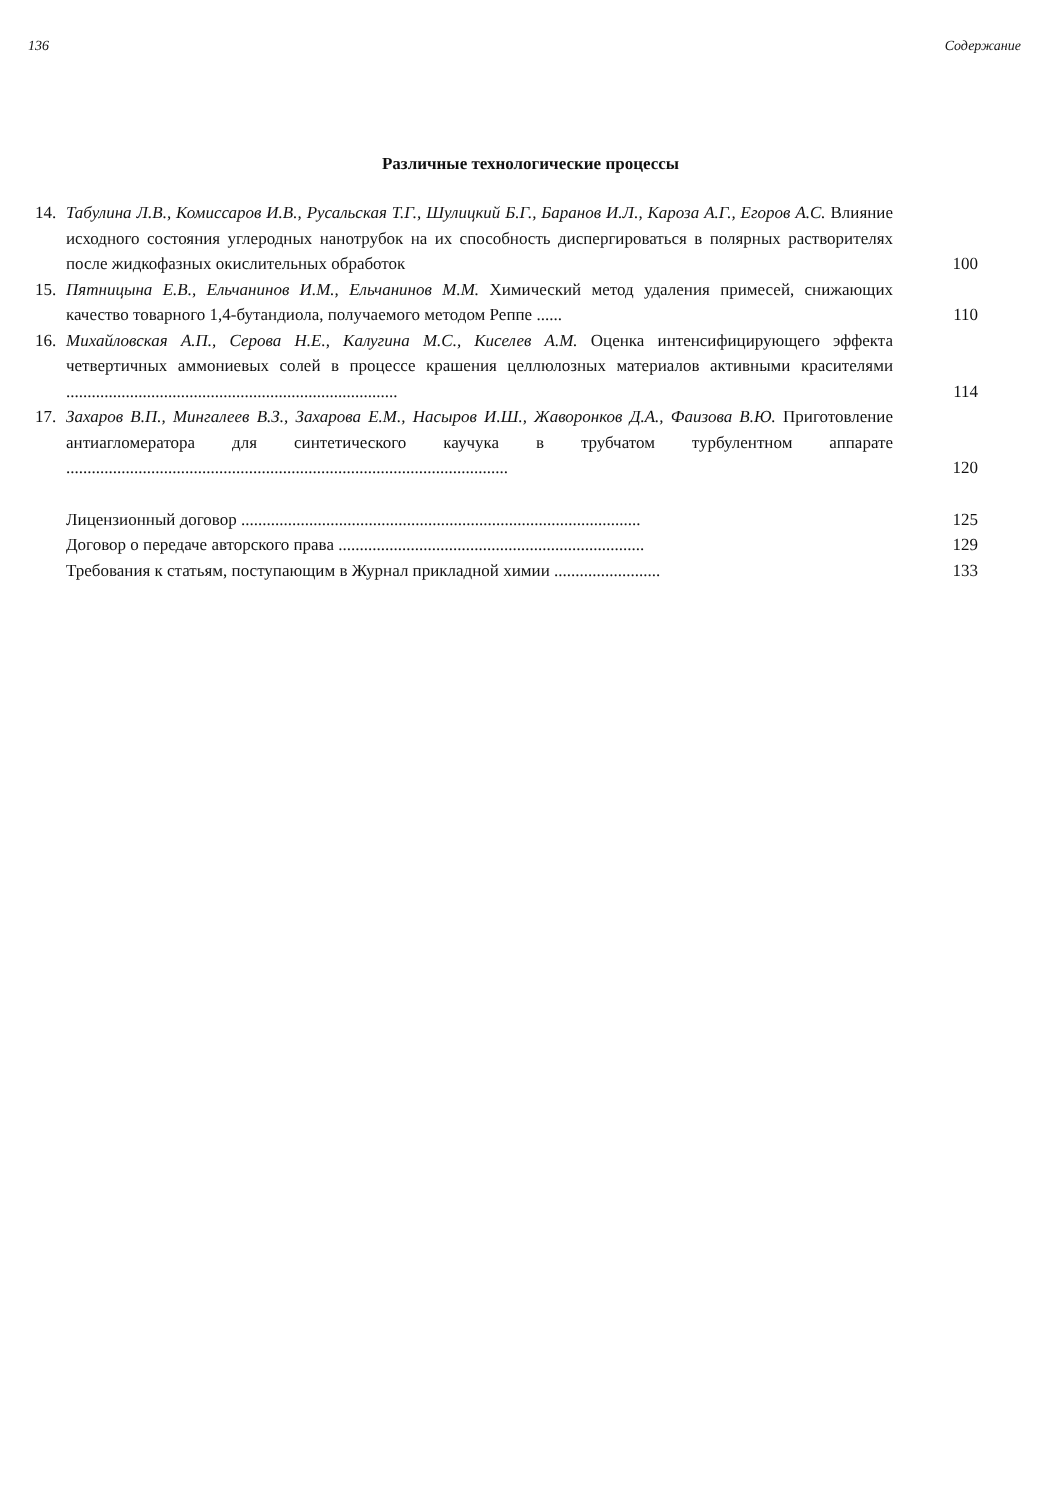136 Содержание
Различные технологические процессы
14. Табулина Л.В., Комиссаров И.В., Русальская Т.Г., Шулицкий Б.Г., Баранов И.Л., Кароза А.Г., Егоров А.С. Влияние исходного состояния углеродных нанотрубок на их способность диспергироваться в полярных растворителях после жидкофазных окислительных обработок
100
15. Пятницына Е.В., Ельчанинов И.М., Ельчанинов М.М. Химический метод удаления примесей, снижающих качество товарного 1,4-бутандиола, получаемого методом Реппе ......
110
16. Михайловская А.П., Серова Н.Е., Калугина М.С., Киселев А.М. Оценка интенсифицирующего эффекта четвертичных аммониевых солей в процессе крашения целлюлозных материалов активными красителями ..............................................................................
114
17. Захаров В.П., Мингалеев В.З., Захарова Е.М., Насыров И.Ш., Жаворонков Д.А., Фаизова В.Ю. Приготовление антиагломератора для синтетического каучука в трубчатом турбулентном аппарате ........................................................................................................
120
Лицензионный договор ..............................................................................................
125
Договор о передаче авторского права ........................................................................
129
Требования к статьям, поступающим в Журнал прикладной химии .........................
133